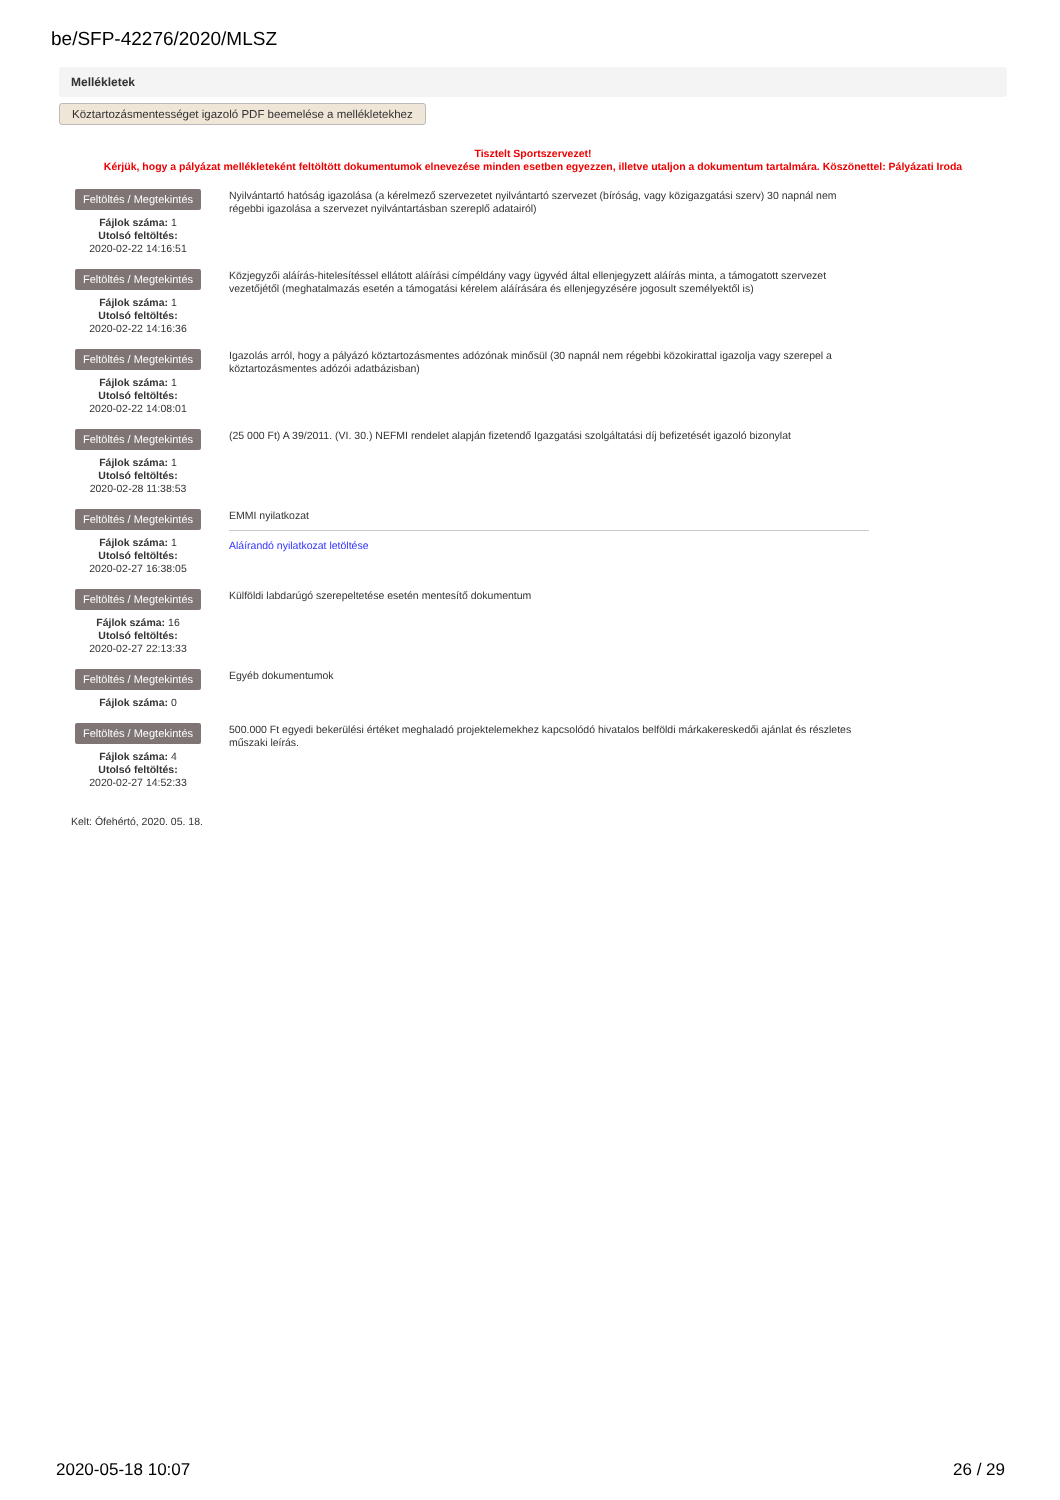be/SFP-42276/2020/MLSZ
Mellékletek
Köztartozásmentességet igazoló PDF beemelése a mellékletekhez
Tisztelt Sportszervezet!
Kérjük, hogy a pályázat mellékleteként feltöltött dokumentumok elnevezése minden esetben egyezzen, illetve utaljon a dokumentum tartalmára. Köszönettel: Pályázati Iroda
Feltöltés / Megtekintés
Fájlok száma: 1
Utolsó feltöltés:
2020-02-22 14:16:51
Nyilvántartó hatóság igazolása (a kérelmező szervezetet nyilvántartó szervezet (bíróság, vagy közigazgatási szerv) 30 napnál nem régebbi igazolása a szervezet nyilvántartásban szereplő adatairól)
Feltöltés / Megtekintés
Fájlok száma: 1
Utolsó feltöltés:
2020-02-22 14:16:36
Közjegyzői aláírás-hitelesítéssel ellátott aláírási címpéldány vagy ügyvéd által ellenjegyzett aláírás minta, a támogatott szervezet vezetőjétől (meghatalmazás esetén a támogatási kérelem aláírására és ellenjegyzésére jogosult személyektől is)
Feltöltés / Megtekintés
Fájlok száma: 1
Utolsó feltöltés:
2020-02-22 14:08:01
Igazolás arról, hogy a pályázó köztartozásmentes adózónak minősül (30 napnál nem régebbi közokirattal igazolja vagy szerepel a köztartozásmentes adózói adatbázisban)
Feltöltés / Megtekintés
Fájlok száma: 1
Utolsó feltöltés:
2020-02-28 11:38:53
(25 000 Ft) A 39/2011. (VI. 30.) NEFMI rendelet alapján fizetendő Igazgatási szolgáltatási díj befizetését igazoló bizonylat
Feltöltés / Megtekintés
Fájlok száma: 1
Utolsó feltöltés:
2020-02-27 16:38:05
EMMI nyilatkozat
Aláírandó nyilatkozat letöltése
Feltöltés / Megtekintés
Fájlok száma: 16
Utolsó feltöltés:
2020-02-27 22:13:33
Külföldi labdarúgó szerepeltetése esetén mentesítő dokumentum
Feltöltés / Megtekintés
Fájlok száma: 0
Egyéb dokumentumok
Feltöltés / Megtekintés
Fájlok száma: 4
Utolsó feltöltés:
2020-02-27 14:52:33
500.000 Ft egyedi bekerülési értéket meghaladó projektelemekhez kapcsolódó hivatalos belföldi márkakereskedői ajánlat és részletes műszaki leírás.
Kelt: Ófehértó, 2020. 05. 18.
2020-05-18 10:07 26 / 29